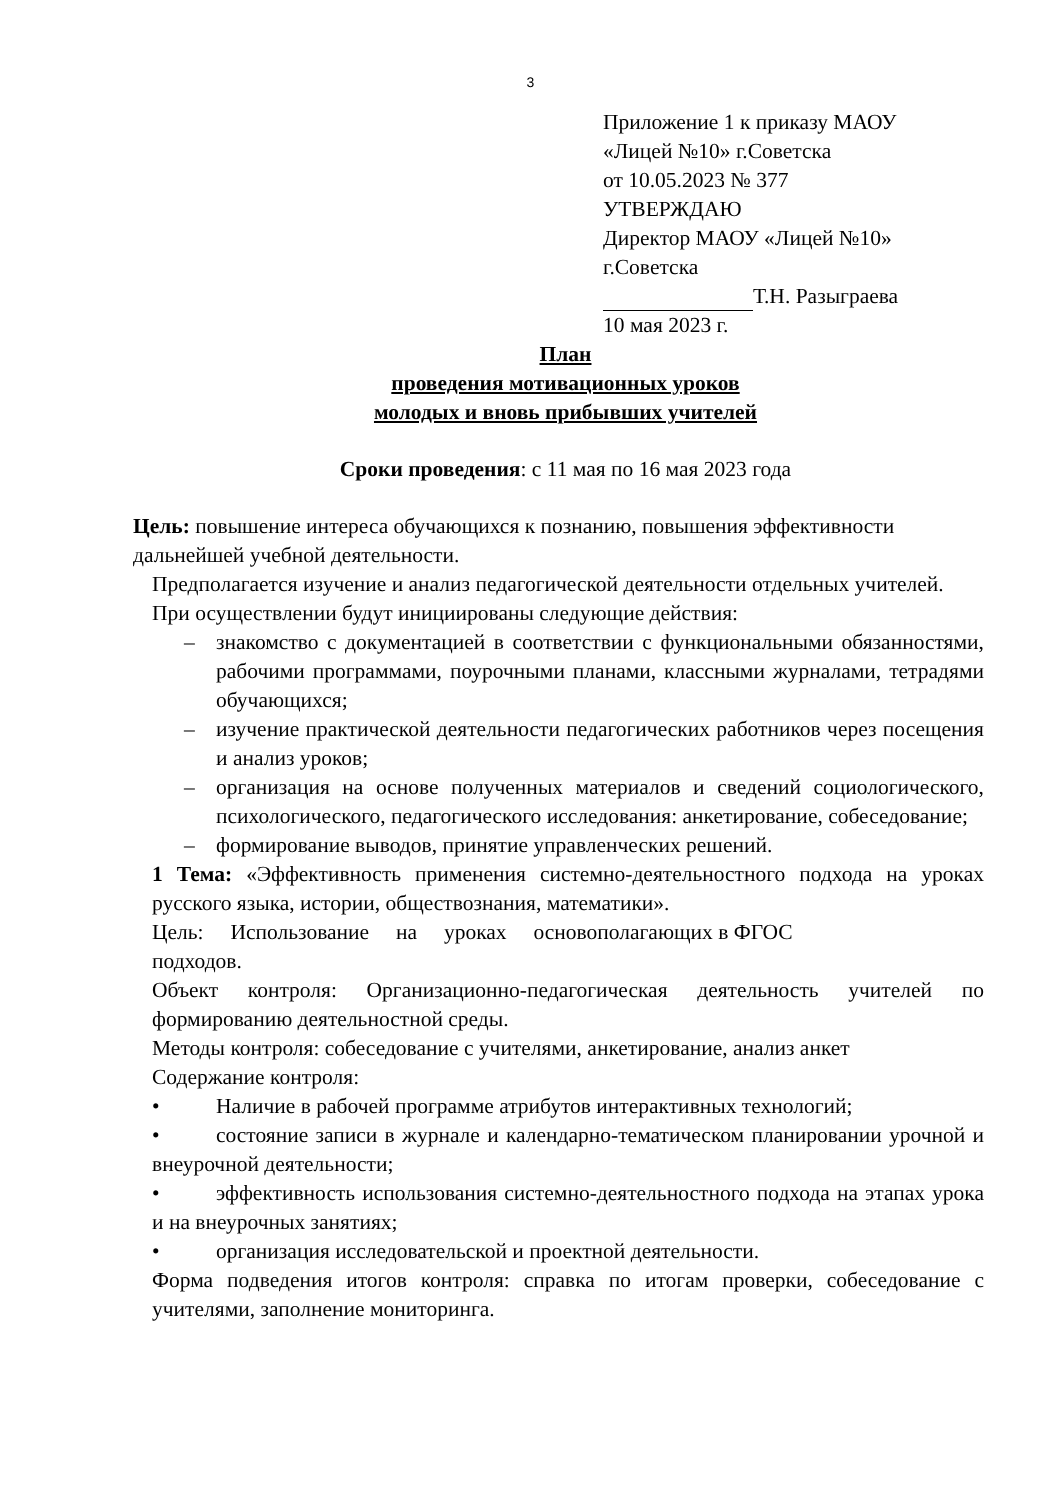3
Приложение 1 к приказу МАОУ
«Лицей №10» г.Советска
от 10.05.2023 № 377
УТВЕРЖДАЮ
Директор МАОУ «Лицей №10»
г.Советска
Т.Н. Разыграева
10 мая 2023 г.
План
проведения мотивационных уроков
молодых и вновь прибывших учителей
Сроки проведения: с 11 мая по 16 мая 2023 года
Цель: повышение интереса обучающихся к познанию, повышения эффективности дальнейшей учебной деятельности.
Предполагается изучение и анализ педагогической деятельности отдельных учителей.
При осуществлении будут инициированы следующие действия:
– знакомство с документацией в соответствии с функциональными обязанностями, рабочими программами, поурочными планами, классными журналами, тетрадями обучающихся;
– изучение практической деятельности педагогических работников через посещения и анализ уроков;
– организация на основе полученных материалов и сведений социологического, психологического, педагогического исследования: анкетирование, собеседование;
– формирование выводов, принятие управленческих решений.
1 Тема: «Эффективность применения системно-деятельностного подхода на уроках русского языка, истории, обществознания, математики».
Цель: Использование на уроках основополагающих в ФГОС
подходов.
Объект контроля: Организационно-педагогическая деятельность учителей по формированию деятельностной среды.
Методы контроля: собеседование с учителями, анкетирование, анализ анкет
Содержание контроля:
• Наличие в рабочей программе атрибутов интерактивных технологий;
• состояние записи в журнале и календарно-тематическом планировании урочной и внеурочной деятельности;
• эффективность использования системно-деятельностного подхода на этапах урока и на внеурочных занятиях;
• организация исследовательской и проектной деятельности.
Форма подведения итогов контроля: справка по итогам проверки, собеседование с учителями, заполнение мониторинга.